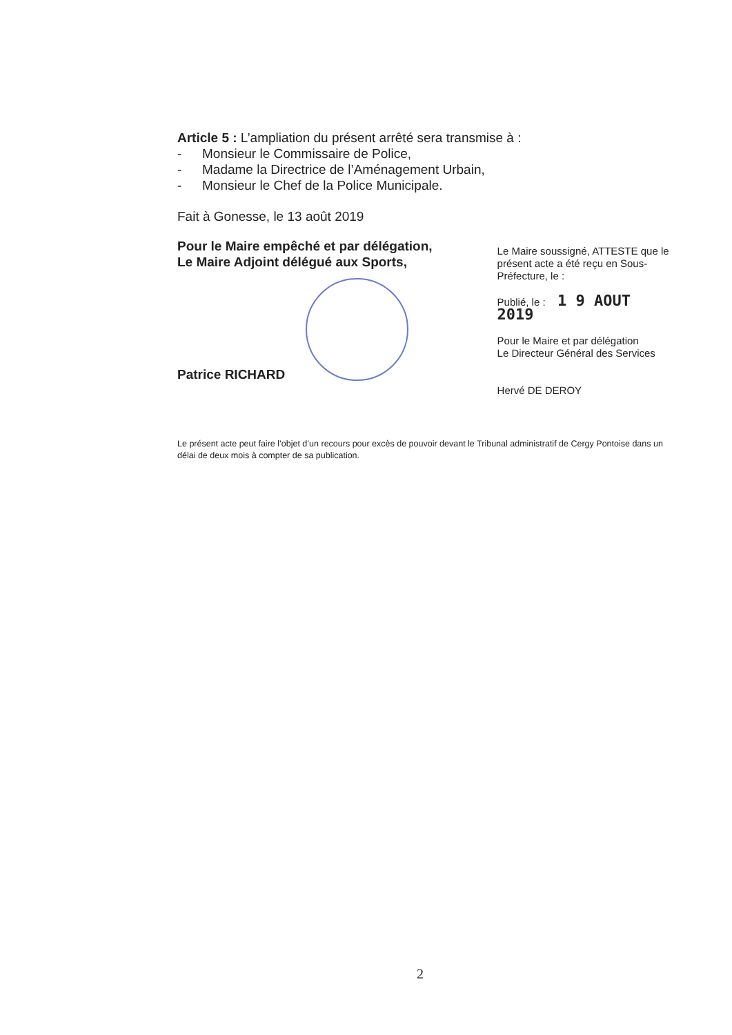Article 5 : L’ampliation du présent arrêté sera transmise à :
- Monsieur le Commissaire de Police,
- Madame la Directrice de l’Aménagement Urbain,
- Monsieur le Chef de la Police Municipale.
Fait à Gonesse, le 13 août 2019
Pour le Maire empêché et par délégation,
Le Maire Adjoint délégué aux Sports,
Patrice RICHARD
Le Maire soussigné, ATTESTE que le présent acte a été reçu en Sous-Préfecture, le :
Publié, le : 1 9 AOUT 2019
Pour le Maire et par délégation
Le Directeur Général des Services
Hervé DE DEROY
Le présent acte peut faire l’objet d’un recours pour excès de pouvoir devant le Tribunal administratif de Cergy Pontoise dans un délai de deux mois à compter de sa publication.
2